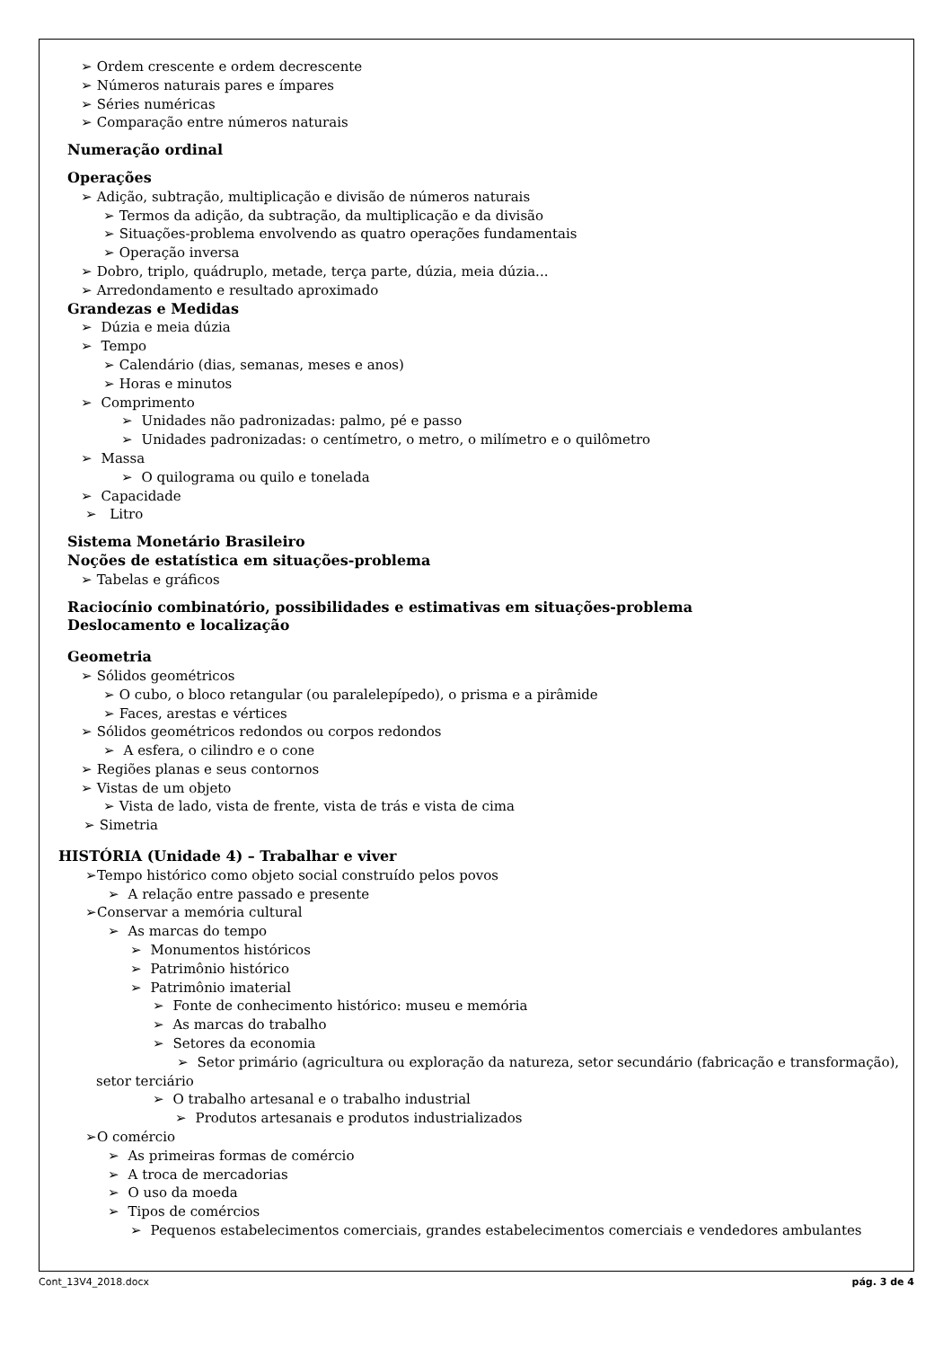➢ Ordem crescente e ordem decrescente
➢ Números naturais pares e ímpares
➢ Séries numéricas
➢ Comparação entre números naturais
Numeração ordinal
Operações
➢ Adição, subtração, multiplicação e divisão de números naturais
➢ Termos da adição, da subtração, da multiplicação e da divisão
➢ Situações-problema envolvendo as quatro operações fundamentais
➢ Operação inversa
➢ Dobro, triplo, quádruplo, metade, terça parte, dúzia, meia dúzia...
➢ Arredondamento e resultado aproximado
Grandezas e Medidas
➢ Dúzia e meia dúzia
➢ Tempo
➢ Calendário (dias, semanas, meses e anos)
➢ Horas e minutos
➢ Comprimento
➢ Unidades não padronizadas: palmo, pé e passo
➢ Unidades padronizadas: o centímetro, o metro, o milímetro e o quilômetro
➢ Massa
➢ O quilograma ou quilo e tonelada
➢ Capacidade
➢ Litro
Sistema Monetário Brasileiro
Noções de estatística em situações-problema
➢ Tabelas e gráficos
Raciocínio combinatório, possibilidades e estimativas em situações-problema
Deslocamento e localização
Geometria
➢ Sólidos geométricos
➢ O cubo, o bloco retangular (ou paralelepípedo), o prisma e a pirâmide
➢ Faces, arestas e vértices
➢ Sólidos geométricos redondos ou corpos redondos
➢ A esfera, o cilindro e o cone
➢ Regiões planas e seus contornos
➢ Vistas de um objeto
➢ Vista de lado, vista de frente, vista de trás e vista de cima
➢ Simetria
HISTÓRIA (Unidade 4) – Trabalhar e viver
➢Tempo histórico como objeto social construído pelos povos
➢ A relação entre passado e presente
➢Conservar a memória cultural
➢ As marcas do tempo
➢ Monumentos históricos
➢ Patrimônio histórico
➢ Patrimônio imaterial
➢ Fonte de conhecimento histórico: museu e memória
➢ As marcas do trabalho
➢ Setores da economia
➢ Setor primário (agricultura ou exploração da natureza, setor secundário (fabricação e transformação), setor terciário
➢ O trabalho artesanal e o trabalho industrial
➢ Produtos artesanais e produtos industrializados
➢O comércio
➢ As primeiras formas de comércio
➢ A troca de mercadorias
➢ O uso da moeda
➢ Tipos de comércios
➢ Pequenos estabelecimentos comerciais, grandes estabelecimentos comerciais e vendedores ambulantes
Cont_13V4_2018.docx pág. 3 de 4